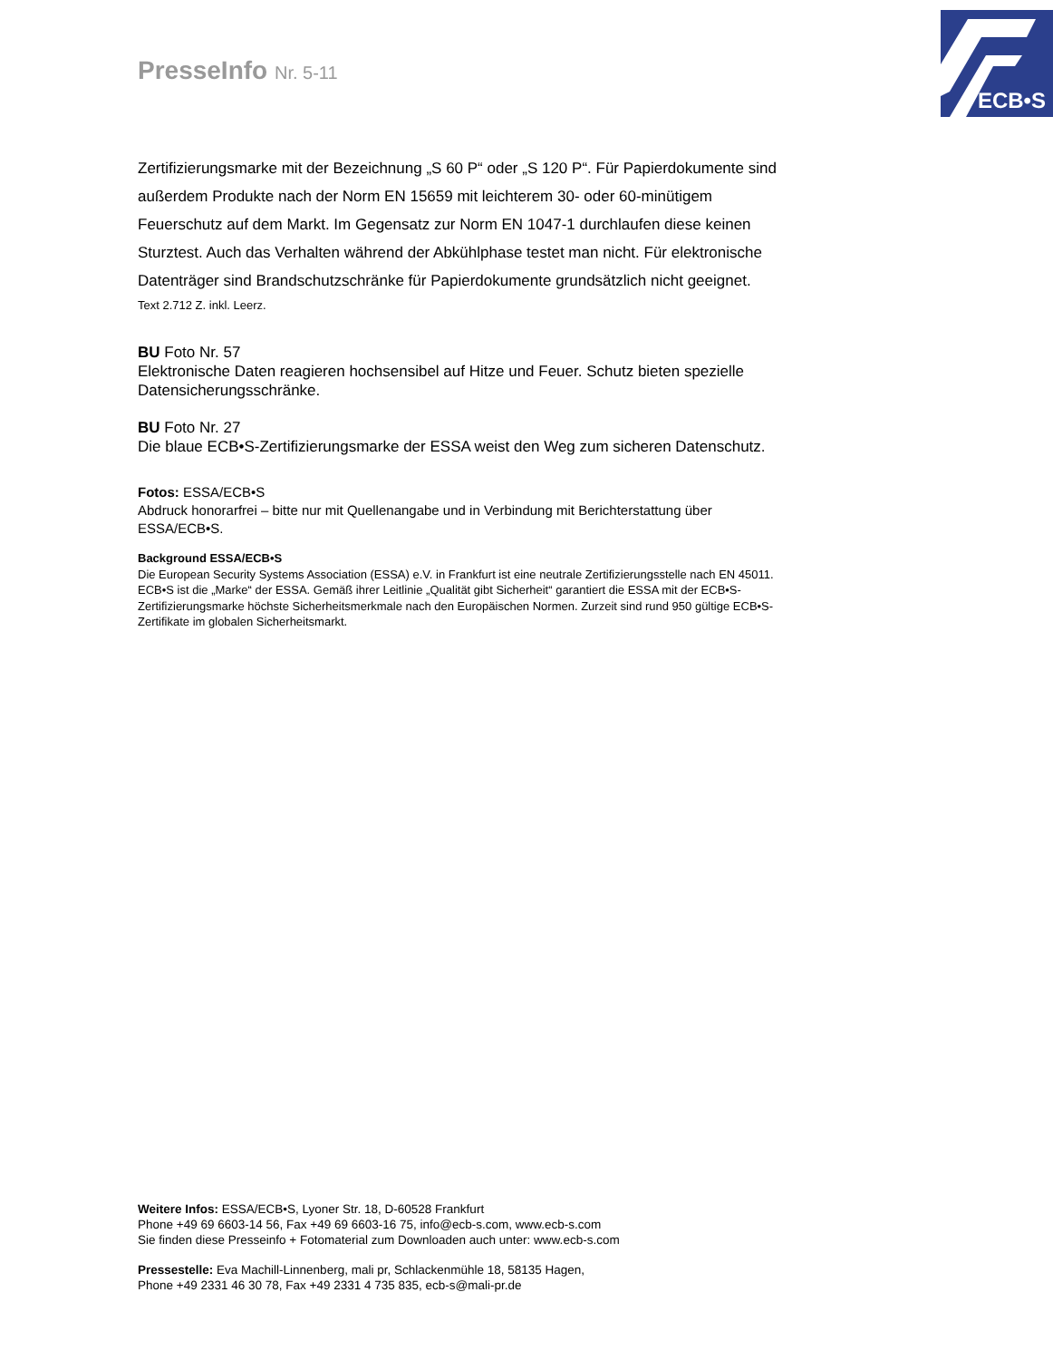PresseInfo Nr. 5-11
ECB•S
Zertifizierungsmarke mit der Bezeichnung „S 60 P“ oder „S 120 P“. Für Papierdokumente sind außerdem Produkte nach der Norm EN 15659 mit leichterem 30- oder 60-minütigem Feuerschutz auf dem Markt. Im Gegensatz zur Norm EN 1047-1 durchlaufen diese keinen Sturztest. Auch das Verhalten während der Abkühlphase testet man nicht. Für elektronische Datenträger sind Brandschutzschränke für Papierdokumente grundsätzlich nicht geeignet.
Text 2.712 Z. inkl. Leerz.
BU Foto Nr. 57
Elektronische Daten reagieren hochsensibel auf Hitze und Feuer. Schutz bieten spezielle Datensicherungsschränke.
BU Foto Nr. 27
Die blaue ECB•S-Zertifizierungsmarke der ESSA weist den Weg zum sicheren Datenschutz.
Fotos: ESSA/ECB•S
Abdruck honorarfrei – bitte nur mit Quellenangabe und in Verbindung mit Berichterstattung über ESSA/ECB•S.
Background ESSA/ECB•S
Die European Security Systems Association (ESSA) e.V. in Frankfurt ist eine neutrale Zertifizierungsstelle nach EN 45011. ECB•S ist die „Marke“ der ESSA. Gemäß ihrer Leitlinie „Qualität gibt Sicherheit“ garantiert die ESSA mit der ECB•S-Zertifizierungsmarke höchste Sicherheitsmerkmale nach den Europäischen Normen. Zurzeit sind rund 950 gültige ECB•S-Zertifikate im globalen Sicherheitsmarkt.
Weitere Infos: ESSA/ECB•S, Lyoner Str. 18, D-60528 Frankfurt
Phone +49 69 6603-14 56, Fax +49 69 6603-16 75, info@ecb-s.com, www.ecb-s.com
Sie finden diese Presseinfo + Fotomaterial zum Downloaden auch unter: www.ecb-s.com
Pressestelle: Eva Machill-Linnenberg, mali pr, Schlackenmühle 18, 58135 Hagen,
Phone +49 2331 46 30 78, Fax +49 2331 4 735 835, ecb-s@mali-pr.de